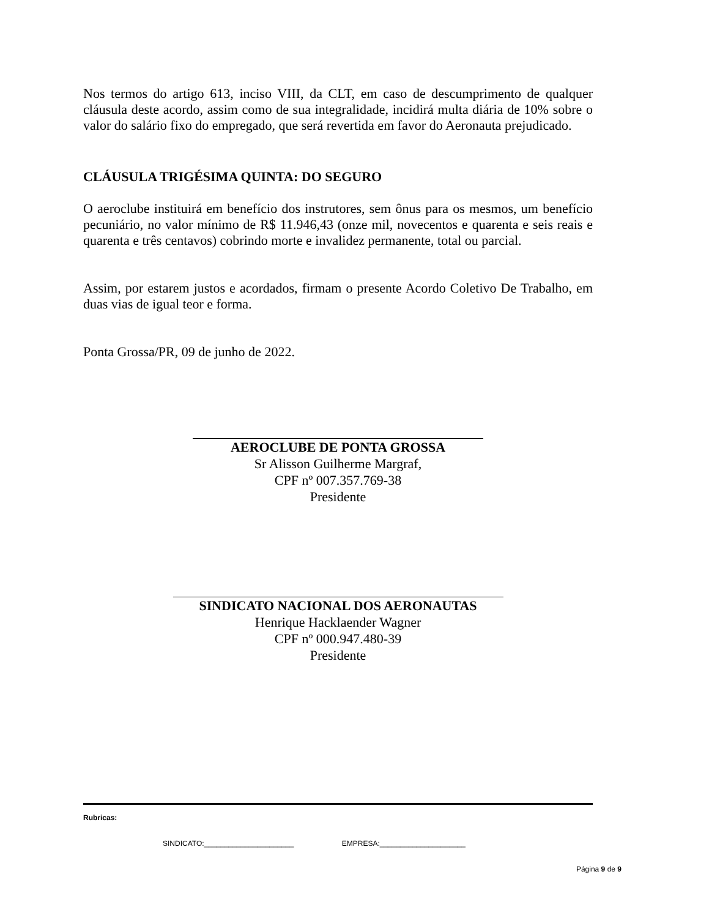Nos termos do artigo 613, inciso VIII, da CLT, em caso de descumprimento de qualquer cláusula deste acordo, assim como de sua integralidade, incidirá multa diária de 10% sobre o valor do salário fixo do empregado, que será revertida em favor do Aeronauta prejudicado.
CLÁUSULA TRIGÉSIMA QUINTA: DO SEGURO
O aeroclube instituirá em benefício dos instrutores, sem ônus para os mesmos, um benefício pecuniário, no valor mínimo de R$ 11.946,43 (onze mil, novecentos e quarenta e seis reais e quarenta e três centavos) cobrindo morte e invalidez permanente, total ou parcial.
Assim, por estarem justos e acordados, firmam o presente Acordo Coletivo De Trabalho, em duas vias de igual teor e forma.
Ponta Grossa/PR, 09 de junho de 2022.
AEROCLUBE DE PONTA GROSSA
Sr Alisson Guilherme Margraf,
CPF nº 007.357.769-38
Presidente
SINDICATO NACIONAL DOS AERONAUTAS
Henrique Hacklaender Wagner
CPF nº 000.947.480-39
Presidente
Rubricas:
SINDICATO:______________________ EMPRESA:_____________________
Página 9 de 9